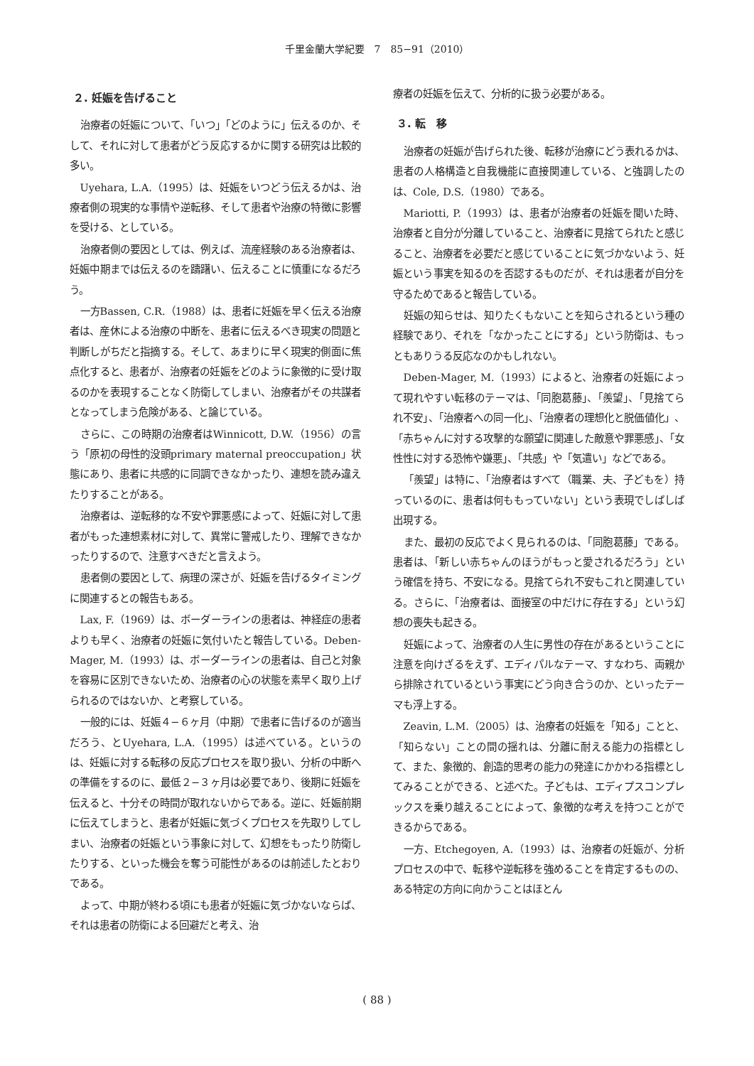千里金蘭大学紀要　7　85−91（2010）
２. 妊娠を告げること
治療者の妊娠について、「いつ」「どのように」伝えるのか、そして、それに対して患者がどう反応するかに関する研究は比較的多い。
Uyehara, L.A.（1995）は、妊娠をいつどう伝えるかは、治療者側の現実的な事情や逆転移、そして患者や治療の特徴に影響を受ける、としている。
治療者側の要因としては、例えば、流産経験のある治療者は、妊娠中期までは伝えるのを躊躇い、伝えることに慎重になるだろう。
一方Bassen, C.R.（1988）は、患者に妊娠を早く伝える治療者は、産休による治療の中断を、患者に伝えるべき現実の問題と判断しがちだと指摘する。そして、あまりに早く現実的側面に焦点化すると、患者が、治療者の妊娠をどのように象徴的に受け取るのかを表現することなく防衛してしまい、治療者がその共謀者となってしまう危険がある、と論じている。
さらに、この時期の治療者はWinnicott, D.W.（1956）の言う「原初の母性的没頭primary maternal preoccupation」状態にあり、患者に共感的に同調できなかったり、連想を読み違えたりすることがある。
治療者は、逆転移的な不安や罪悪感によって、妊娠に対して患者がもった連想素材に対して、異常に警戒したり、理解できなかったりするので、注意すべきだと言えよう。
患者側の要因として、病理の深さが、妊娠を告げるタイミングに関連するとの報告もある。
Lax, F.（1969）は、ボーダーラインの患者は、神経症の患者よりも早く、治療者の妊娠に気付いたと報告している。Deben-Mager, M.（1993）は、ボーダーラインの患者は、自己と対象を容易に区別できないため、治療者の心の状態を素早く取り上げられるのではないか、と考察している。
一般的には、妊娠４−６ヶ月（中期）で患者に告げるのが適当だろう、とUyehara, L.A.（1995）は述べている。というのは、妊娠に対する転移の反応プロセスを取り扱い、分析の中断への準備をするのに、最低２−３ヶ月は必要であり、後期に妊娠を伝えると、十分その時間が取れないからである。逆に、妊娠前期に伝えてしまうと、患者が妊娠に気づくプロセスを先取りしてしまい、治療者の妊娠という事象に対して、幻想をもったり防衛したりする、といった機会を奪う可能性があるのは前述したとおりである。
よって、中期が終わる頃にも患者が妊娠に気づかないならば、それは患者の防衛による回避だと考え、治
療者の妊娠を伝えて、分析的に扱う必要がある。
３. 転　移
治療者の妊娠が告げられた後、転移が治療にどう表れるかは、患者の人格構造と自我機能に直接関連している、と強調したのは、Cole, D.S.（1980）である。
Mariotti, P.（1993）は、患者が治療者の妊娠を聞いた時、治療者と自分が分離していること、治療者に見捨てられたと感じること、治療者を必要だと感じていることに気づかないよう、妊娠という事実を知るのを否認するものだが、それは患者が自分を守るためであると報告している。
妊娠の知らせは、知りたくもないことを知らされるという種の経験であり、それを「なかったことにする」という防衛は、もっともありうる反応なのかもしれない。
Deben-Mager, M.（1993）によると、治療者の妊娠によって現れやすい転移のテーマは、「同胞葛藤」、「羨望」、「見捨てられ不安」、「治療者への同一化」、「治療者の理想化と脱価値化」、「赤ちゃんに対する攻撃的な願望に関連した敵意や罪悪感」、「女性性に対する恐怖や嫌悪」、「共感」や「気遣い」などである。
「羨望」は特に、「治療者はすべて（職業、夫、子どもを）持っているのに、患者は何ももっていない」という表現でしばしば出現する。
また、最初の反応でよく見られるのは、「同胞葛藤」である。患者は、「新しい赤ちゃんのほうがもっと愛されるだろう」という確信を持ち、不安になる。見捨てられ不安もこれと関連している。さらに、「治療者は、面接室の中だけに存在する」という幻想の喪失も起きる。
妊娠によって、治療者の人生に男性の存在があるということに注意を向けざるをえず、エディパルなテーマ、すなわち、両親から排除されているという事実にどう向き合うのか、といったテーマも浮上する。
Zeavin, L.M.（2005）は、治療者の妊娠を「知る」ことと、「知らない」ことの間の揺れは、分離に耐える能力の指標として、また、象徴的、創造的思考の能力の発達にかかわる指標としてみることができる、と述べた。子どもは、エディプスコンプレックスを乗り越えることによって、象徴的な考えを持つことができるからである。
一方、Etchegoyen, A.（1993）は、治療者の妊娠が、分析プロセスの中で、転移や逆転移を強めることを肯定するものの、ある特定の方向に向かうことはほとん
( 88 )